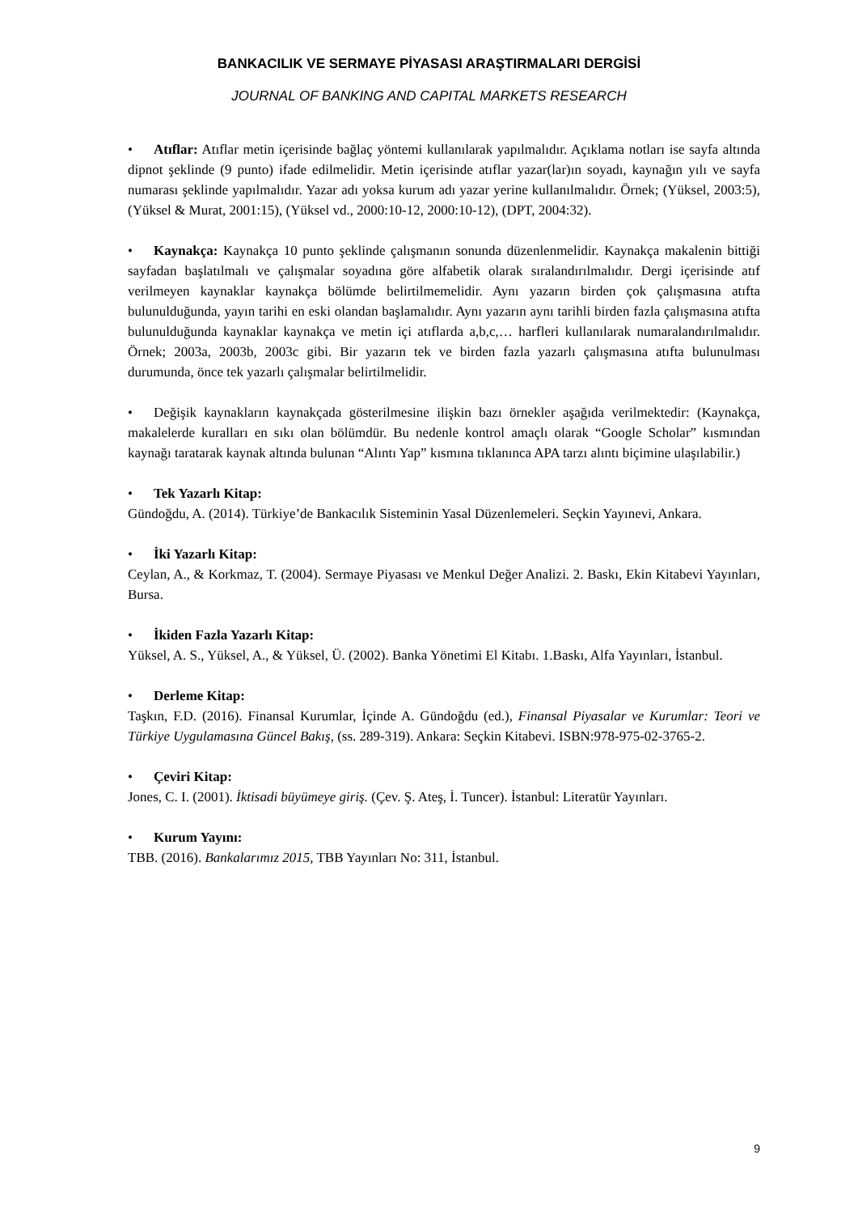BANKACILIK VE SERMAYE PİYASASI ARAŞTIRMALARI DERGİSİ
JOURNAL OF BANKING AND CAPITAL MARKETS RESEARCH
• Atıflar: Atıflar metin içerisinde bağlaç yöntemi kullanılarak yapılmalıdır. Açıklama notları ise sayfa altında dipnot şeklinde (9 punto) ifade edilmelidir. Metin içerisinde atıflar yazar(lar)ın soyadı, kaynağın yılı ve sayfa numarası şeklinde yapılmalıdır. Yazar adı yoksa kurum adı yazar yerine kullanılmalıdır. Örnek; (Yüksel, 2003:5), (Yüksel & Murat, 2001:15), (Yüksel vd., 2000:10-12, 2000:10-12), (DPT, 2004:32).
• Kaynakça: Kaynakça 10 punto şeklinde çalışmanın sonunda düzenlenmelidir. Kaynakça makalenin bittiği sayfadan başlatılmalı ve çalışmalar soyadına göre alfabetik olarak sıralandırılmalıdır. Dergi içerisinde atıf verilmeyen kaynaklar kaynakça bölümde belirtilmemelidir. Aynı yazarın birden çok çalışmasına atıfta bulunulduğunda, yayın tarihi en eski olandan başlamalıdır. Aynı yazarın aynı tarihli birden fazla çalışmasına atıfta bulunulduğunda kaynaklar kaynakça ve metin içi atıflarda a,b,c,… harfleri kullanılarak numaralandırılmalıdır. Örnek; 2003a, 2003b, 2003c gibi. Bir yazarın tek ve birden fazla yazarlı çalışmasına atıfta bulunulması durumunda, önce tek yazarlı çalışmalar belirtilmelidir.
• Değişik kaynakların kaynakçada gösterilmesine ilişkin bazı örnekler aşağıda verilmektedir: (Kaynakça, makalelerde kuralları en sıkı olan bölümdür. Bu nedenle kontrol amaçlı olarak “Google Scholar” kısmından kaynağı taratarak kaynak altında bulunan “Alıntı Yap” kısmına tıklanınca APA tarzı alıntı biçimine ulaşılabilir.)
• Tek Yazarlı Kitap:
Gündoğdu, A. (2014). Türkiye’de Bankacılık Sisteminin Yasal Düzenlemeleri. Seçkin Yayınevi, Ankara.
• İki Yazarlı Kitap:
Ceylan, A., & Korkmaz, T. (2004). Sermaye Piyasası ve Menkul Değer Analizi. 2. Baskı, Ekin Kitabevi Yayınları, Bursa.
• İkiden Fazla Yazarlı Kitap:
Yüksel, A. S., Yüksel, A., & Yüksel, Ü. (2002). Banka Yönetimi El Kitabı. 1.Baskı, Alfa Yayınları, İstanbul.
• Derleme Kitap:
Taşkın, F.D. (2016). Finansal Kurumlar, İçinde A. Gündoğdu (ed.), Finansal Piyasalar ve Kurumlar: Teori ve Türkiye Uygulamasına Güncel Bakış, (ss. 289-319). Ankara: Seçkin Kitabevi. ISBN:978-975-02-3765-2.
• Çeviri Kitap:
Jones, C. I. (2001). İktisadi büyümeye giriş. (Çev. Ş. Ateş, İ. Tuncer). İstanbul: Literatür Yayınları.
• Kurum Yayını:
TBB. (2016). Bankalarımız 2015, TBB Yayınları No: 311, İstanbul.
9